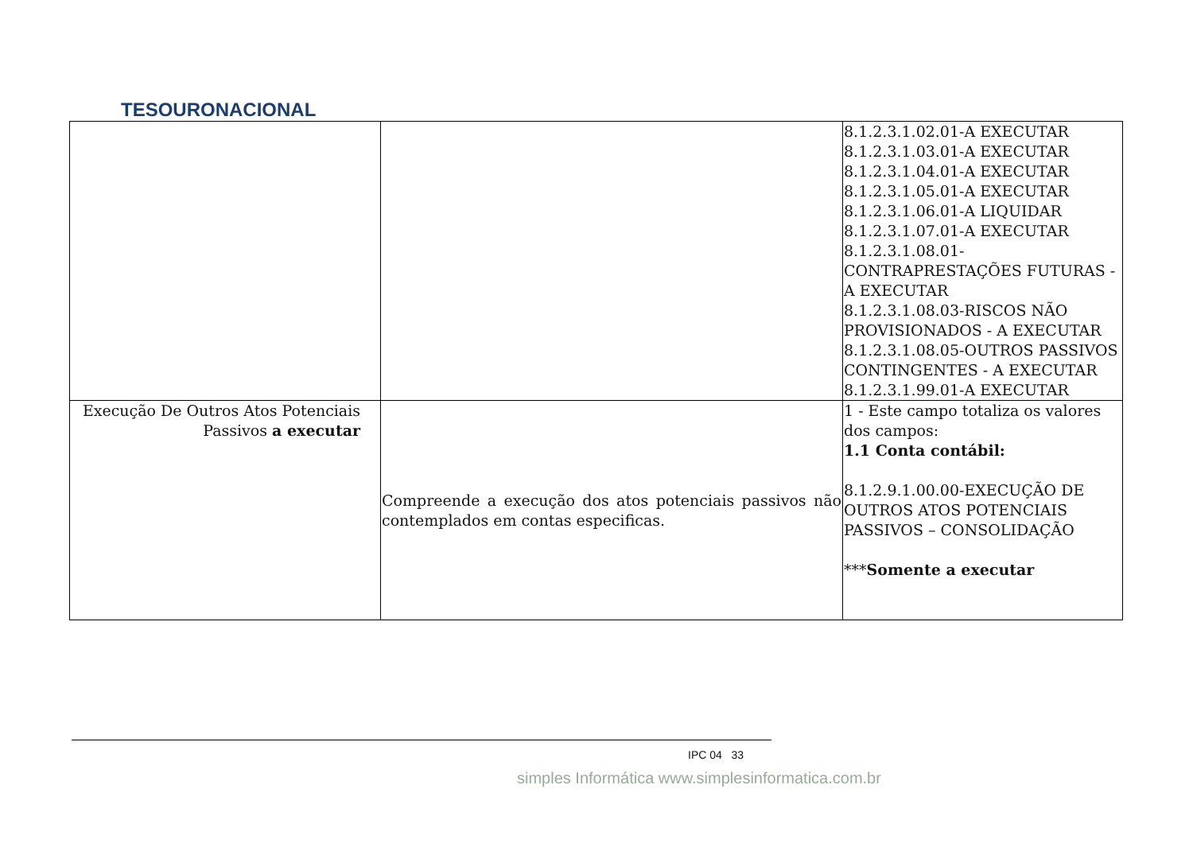TESOURONACIONAL
| | | 8.1.2.3.1.02.01-A EXECUTAR 8.1.2.3.1.03.01-A EXECUTAR 8.1.2.3.1.04.01-A EXECUTAR 8.1.2.3.1.05.01-A EXECUTAR 8.1.2.3.1.06.01-A LIQUIDAR 8.1.2.3.1.07.01-A EXECUTAR 8.1.2.3.1.08.01-CONTRAPRESTAÇÕES FUTURAS - A EXECUTAR 8.1.2.3.1.08.03-RISCOS NÃO PROVISIONADOS - A EXECUTAR 8.1.2.3.1.08.05-OUTROS PASSIVOS CONTINGENTES - A EXECUTAR 8.1.2.3.1.99.01-A EXECUTAR |
| Execução De Outros Atos Potenciais Passivos a executar | Compreende a execução dos atos potenciais passivos não contemplados em contas especificas. | 1 - Este campo totaliza os valores dos campos: 1.1 Conta contábil: 8.1.2.9.1.00.00-EXECUÇÃO DE OUTROS ATOS POTENCIAIS PASSIVOS – CONSOLIDAÇÃO *** Somente a executar |
IPC 04 33
simples Informática www.simplesinformatica.com.br